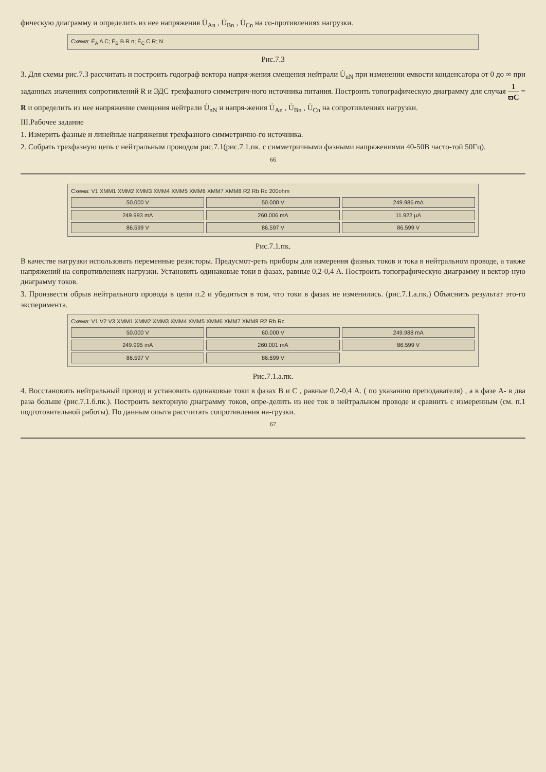фическую диаграмму и определить из нее напряжения U̇<sub>An</sub> , U̇<sub>Bn</sub> , U̇<sub>Cn</sub> на со-противлениях нагрузки.
Схема: Ė<sub>A</sub> A C; Ė<sub>B</sub> B R n; Ė<sub>C</sub> C R; N
Рис.7.3
3. Для схемы рис.7.3 рассчитать и построить годограф вектора напря-жения смещения нейтрали U̇<sub>nN</sub> при изменении емкости конденсатора от 0 до ∞ при заданных значениях сопротивлений R и ЭДС трехфазного симметрич-ного источника питания. Построить топографическую диаграмму для случая 1 ϖC = R и определить из нее напряжение смещения нейтрали U̇<sub>nN</sub> и напря-жения U̇<sub>An</sub> , U̇<sub>Bn</sub> , U̇<sub>Cn</sub> на сопротивлениях нагрузки.
III.Рабочее задание
1. Измерить фазные и линейные напряжения трехфазного симметрично-го источника.
2. Собрать трехфазную цепь с нейтральным проводом рис.7.1(рис.7.1.пк. с симметричными фазными напряжениями 40-50В часто-той 50Гц).
66
Схема: V1 XMM1 XMM2 XMM3 XMM4 XMM5 XMM6 XMM7 XMM8 R2 Rb Rc 200ohm
50.000 V 50.000 V 249.986 mA 249.993 mA 260.006 mA 11.922 µA 86.599 V 86.597 V 86.599 V
Рис.7.1.пк.
В качестве нагрузки использовать переменные резисторы. Предусмот-реть приборы для измерения фазных токов и тока в нейтральном проводе, а также напряжений на сопротивлениях нагрузки. Установить одинаковые токи в фазах, равные 0,2-0,4 А. Построить топографическую диаграмму и вектор-ную диаграмму токов.
3. Произвести обрыв нейтрального провода в цепи п.2 и убедиться в том, что токи в фазах не изменились. (рис.7.1.а.пк.) Объяснить результат это-го эксперимента.
Схема: V1 V2 V3 XMM1 XMM2 XMM3 XMM4 XMM5 XMM6 XMM7 XMM8 R2 Rb Rc
50.000 V 60.000 V 249.988 mA 249.995 mA 260.001 mA 86.599 V 86.597 V 86.699 V
Рис.7.1.а.пк.
4. Восстановить нейтральный провод и установить одинаковые токи в фазах B и C , равные 0,2-0,4 А. ( по указанию преподавателя) , а в фазе А- в два раза больше (рис.7.1.б.пк.). Построить векторную диаграмму токов, опре-делить из нее ток в нейтральном проводе и сравнить с измеренным (см. п.1 подготовительной работы). По данным опыта рассчитать сопротивления на-грузки.
67